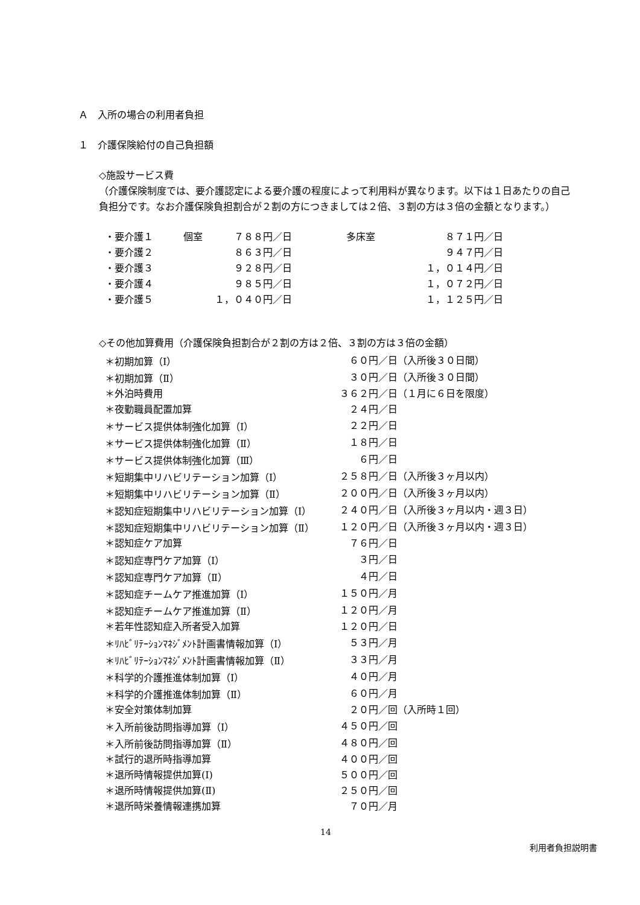Ａ　入所の場合の利用者負担
１　介護保険給付の自己負担額
◇施設サービス費
（介護保険制度では、要介護認定による要介護の程度によって利用料が異なります。以下は１日あたりの自己負担分です。なお介護保険負担割合が２割の方につきましては２倍、３割の方は３倍の金額となります。）
| ・要介護１ | 個室 | ７８８円／日 | 多床室 | ８７１円／日 |
| ・要介護２ | | ８６３円／日 | | ９４７円／日 |
| ・要介護３ | | ９２８円／日 | | １，０１４円／日 |
| ・要介護４ | | ９８５円／日 | | １，０７２円／日 |
| ・要介護５ | | １，０４０円／日 | | １，１２５円／日 |
◇その他加算費用（介護保険負担割合が２割の方は２倍、３割の方は３倍の金額）
| ＊初期加算（Ⅰ） | ６０円／日 | （入所後３０日間） |
| ＊初期加算（Ⅱ） | ３０円／日 | （入所後３０日間） |
| ＊外泊時費用 | ３６２円／日 | （１月に６日を限度） |
| ＊夜勤職員配置加算 | ２４円／日 | |
| ＊サービス提供体制強化加算（Ⅰ） | ２２円／日 | |
| ＊サービス提供体制強化加算（Ⅱ） | １８円／日 | |
| ＊サービス提供体制強化加算（Ⅲ） | ６円／日 | |
| ＊短期集中リハビリテーション加算（Ⅰ） | ２５８円／日 | （入所後３ヶ月以内） |
| ＊短期集中リハビリテーション加算（Ⅱ） | ２００円／日 | （入所後３ヶ月以内） |
| ＊認知症短期集中リハビリテーション加算（Ⅰ） | ２４０円／日 | （入所後３ヶ月以内・週３日） |
| ＊認知症短期集中リハビリテーション加算（Ⅱ） | １２０円／日 | （入所後３ヶ月以内・週３日） |
| ＊認知症ケア加算 | ７６円／日 | |
| ＊認知症専門ケア加算（Ⅰ） | ３円／日 | |
| ＊認知症専門ケア加算（Ⅱ） | ４円／日 | |
| ＊認知症チームケア推進加算（Ⅰ） | １５０円／月 | |
| ＊認知症チームケア推進加算（Ⅱ） | １２０円／月 | |
| ＊若年性認知症入所者受入加算 | １２０円／日 | |
| ＊ﾘﾊﾋﾞﾘﾃｰｼｮﾝﾏﾈｼﾞﾒﾝﾄ計画書情報加算（Ⅰ） | ５３円／月 | |
| ＊ﾘﾊﾋﾞﾘﾃｰｼｮﾝﾏﾈｼﾞﾒﾝﾄ計画書情報加算（Ⅱ） | ３３円／月 | |
| ＊科学的介護推進体制加算（Ⅰ） | ４０円／月 | |
| ＊科学的介護推進体制加算（Ⅱ） | ６０円／月 | |
| ＊安全対策体制加算 | ２０円／回 | （入所時１回） |
| ＊入所前後訪問指導加算（Ⅰ） | ４５０円／回 | |
| ＊入所前後訪問指導加算（Ⅱ） | ４８０円／回 | |
| ＊試行的退所時指導加算 | ４００円／回 | |
| ＊退所時情報提供加算(Ⅰ) | ５００円／回 | |
| ＊退所時情報提供加算(Ⅱ) | ２５０円／回 | |
| ＊退所時栄養情報連携加算 | ７０円／月 | |
14
利用者負担説明書